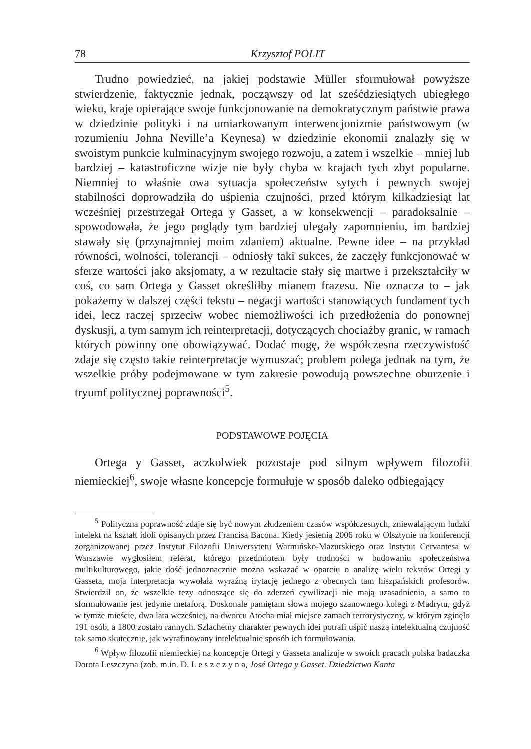78 Krzysztof POLIT
Trudno powiedzieć, na jakiej podstawie Müller sformułował powyższe stwierdzenie, faktycznie jednak, począwszy od lat sześćdziesiątych ubiegłego wieku, kraje opierające swoje funkcjonowanie na demokratycznym państwie prawa w dziedzinie polityki i na umiarkowanym interwencjonizmie państwowym (w rozumieniu Johna Neville’a Keynesa) w dziedzinie ekonomii znalazły się w swoistym punkcie kulminacyjnym swojego rozwoju, a zatem i wszelkie – mniej lub bardziej – katastroficzne wizje nie były chyba w krajach tych zbyt popularne. Niemniej to właśnie owa sytuacja społeczeństw sytych i pewnych swojej stabilności doprowadziła do uśpienia czujności, przed którym kilkadziesiąt lat wcześniej przestrzegał Ortega y Gasset, a w konsekwencji – paradoksalnie – spowodowała, że jego poglądy tym bardziej ulegały zapomnieniu, im bardziej stawały się (przynajmniej moim zdaniem) aktualne. Pewne idee – na przykład równości, wolności, tolerancji – odniosły taki sukces, że zaczęły funkcjonować w sferze wartości jako aksjomaty, a w rezultacie stały się martwe i przekształciły w coś, co sam Ortega y Gasset określiłby mianem frazesu. Nie oznacza to – jak pokażemy w dalszej części tekstu – negacji wartości stanowiących fundament tych idei, lecz raczej sprzeciw wobec niemożliwości ich przedłożenia do ponownej dyskusji, a tym samym ich reinterpretacji, dotyczących chociażby granic, w ramach których powinny one obowiązywać. Dodać mogę, że współczesna rzeczywistość zdaje się często takie reinterpretacje wymuszać; problem polega jednak na tym, że wszelkie próby podejmowane w tym zakresie powodują powszechne oburzenie i tryumf politycznej poprawności<sup>5</sup>.
PODSTAWOWE POJĘCIA
Ortega y Gasset, aczkolwiek pozostaje pod silnym wpływem filozofii niemieckiej<sup>6</sup>, swoje własne koncepcje formułuje w sposób daleko odbiegający
<sup>5</sup> Polityczna poprawność zdaje się być nowym złudzeniem czasów współczesnych, zniewalającym ludzki intelekt na kształt idoli opisanych przez Francisa Bacona. Kiedy jesienią 2006 roku w Olsztynie na konferencji zorganizowanej przez Instytut Filozofii Uniwersytetu Warmińsko-Mazurskiego oraz Instytut Cervantesa w Warszawie wygłosiłem referat, którego przedmiotem były trudności w budowaniu społeczeństwa multikulturowego, jakie dość jednoznacznie można wskazać w oparciu o analizę wielu tekstów Ortegi y Gasseta, moja interpretacja wywołała wyraźną irytację jednego z obecnych tam hiszpańskich profesorów. Stwierdził on, że wszelkie tezy odnoszące się do zderzeń cywilizacji nie mają uzasadnienia, a samo to sformułowanie jest jedynie metaforą. Doskonale pamiętam słowa mojego szanownego kolegi z Madrytu, gdyż w tymże mieście, dwa lata wcześniej, na dworcu Atocha miał miejsce zamach terrorystyczny, w którym zginęło 191 osób, a 1800 zostało rannych. Szlachetny charakter pewnych idei potrafi uśpić naszą intelektualną czujność tak samo skutecznie, jak wyrafinowany intelektualnie sposób ich formułowania.
<sup>6</sup> Wpływ filozofii niemieckiej na koncepcje Ortegi y Gasseta analizuje w swoich pracach polska badaczka Dorota Leszczyna (zob. m.in. D. L e s z c z y n a, José Ortega y Gasset. Dziedzictwo Kanta